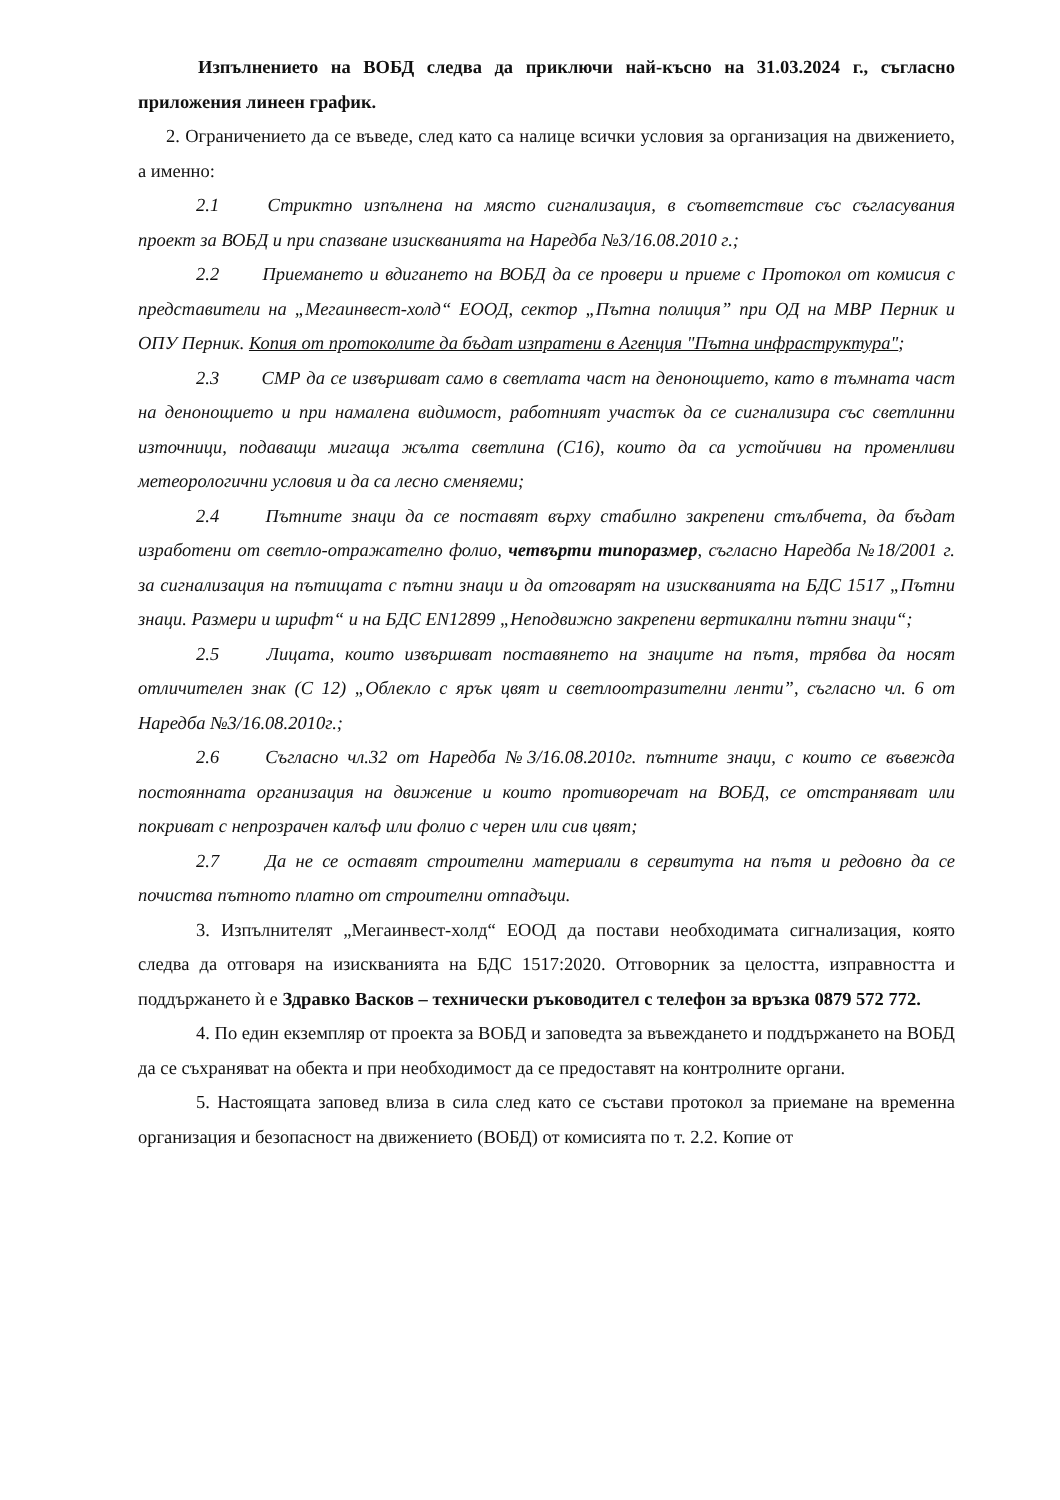Изпълнението на ВОБД следва да приключи най-късно на 31.03.2024 г., съгласно приложения линеен график.
2. Ограничението да се въведе, след като са налице всички условия за организация на движението, а именно:
2.1 Стриктно изпълнена на място сигнализация, в съответствие със съгласувания проект за ВОБД и при спазване изискванията на Наредба №3/16.08.2010 г.;
2.2 Приемането и вдигането на ВОБД да се провери и приеме с Протокол от комисия с представители на „Мегаинвест-холд“ ЕООД, сектор „Пътна полиция” при ОД на МВР Перник и ОПУ Перник. Копия от протоколите да бъдат изпратени в Агенция "Пътна инфраструктура";
2.3 СМР да се извършват само в светлата част на денонощието, като в тъмната част на денонощието и при намалена видимост, работният участък да се сигнализира със светлинни източници, подаващи мигаща жълта светлина (С16), които да са устойчиви на променливи метеорологични условия и да са лесно сменяеми;
2.4 Пътните знаци да се поставят върху стабилно закрепени стълбчета, да бъдат изработени от светло-отражателно фолио, четвърти типоразмер, съгласно Наредба №18/2001 г. за сигнализация на пътищата с пътни знаци и да отговарят на изискванията на БДС 1517 „Пътни знаци. Размери и шрифт“ и на БДС EN12899 „Неподвижно закрепени вертикални пътни знаци“;
2.5 Лицата, които извършват поставянето на знаците на пътя, трябва да носят отличителен знак (С 12) „Облекло с ярък цвят и светлоотразителни ленти”, съгласно чл. 6 от Наредба №3/16.08.2010г.;
2.6 Съгласно чл.32 от Наредба №3/16.08.2010г. пътните знаци, с които се въвежда постоянната организация на движение и които противоречат на ВОБД, се отстраняват или покриват с непрозрачен калъф или фолио с черен или сив цвят;
2.7 Да не се оставят строителни материали в сервитута на пътя и редовно да се почиства пътното платно от строителни отпадъци.
3. Изпълнителят „Мегаинвест-холд“ ЕООД да постави необходимата сигнализация, която следва да отговаря на изискванията на БДС 1517:2020. Отговорник за целостта, изправността и поддържането ѝ е Здравко Васков – технически ръководител с телефон за връзка 0879 572 772.
4. По един екземпляр от проекта за ВОБД и заповедта за въвеждането и поддържането на ВОБД да се съхраняват на обекта и при необходимост да се предоставят на контролните органи.
5. Настоящата заповед влиза в сила след като се състави протокол за приемане на временна организация и безопасност на движението (ВОБД) от комисията по т. 2.2. Копие от